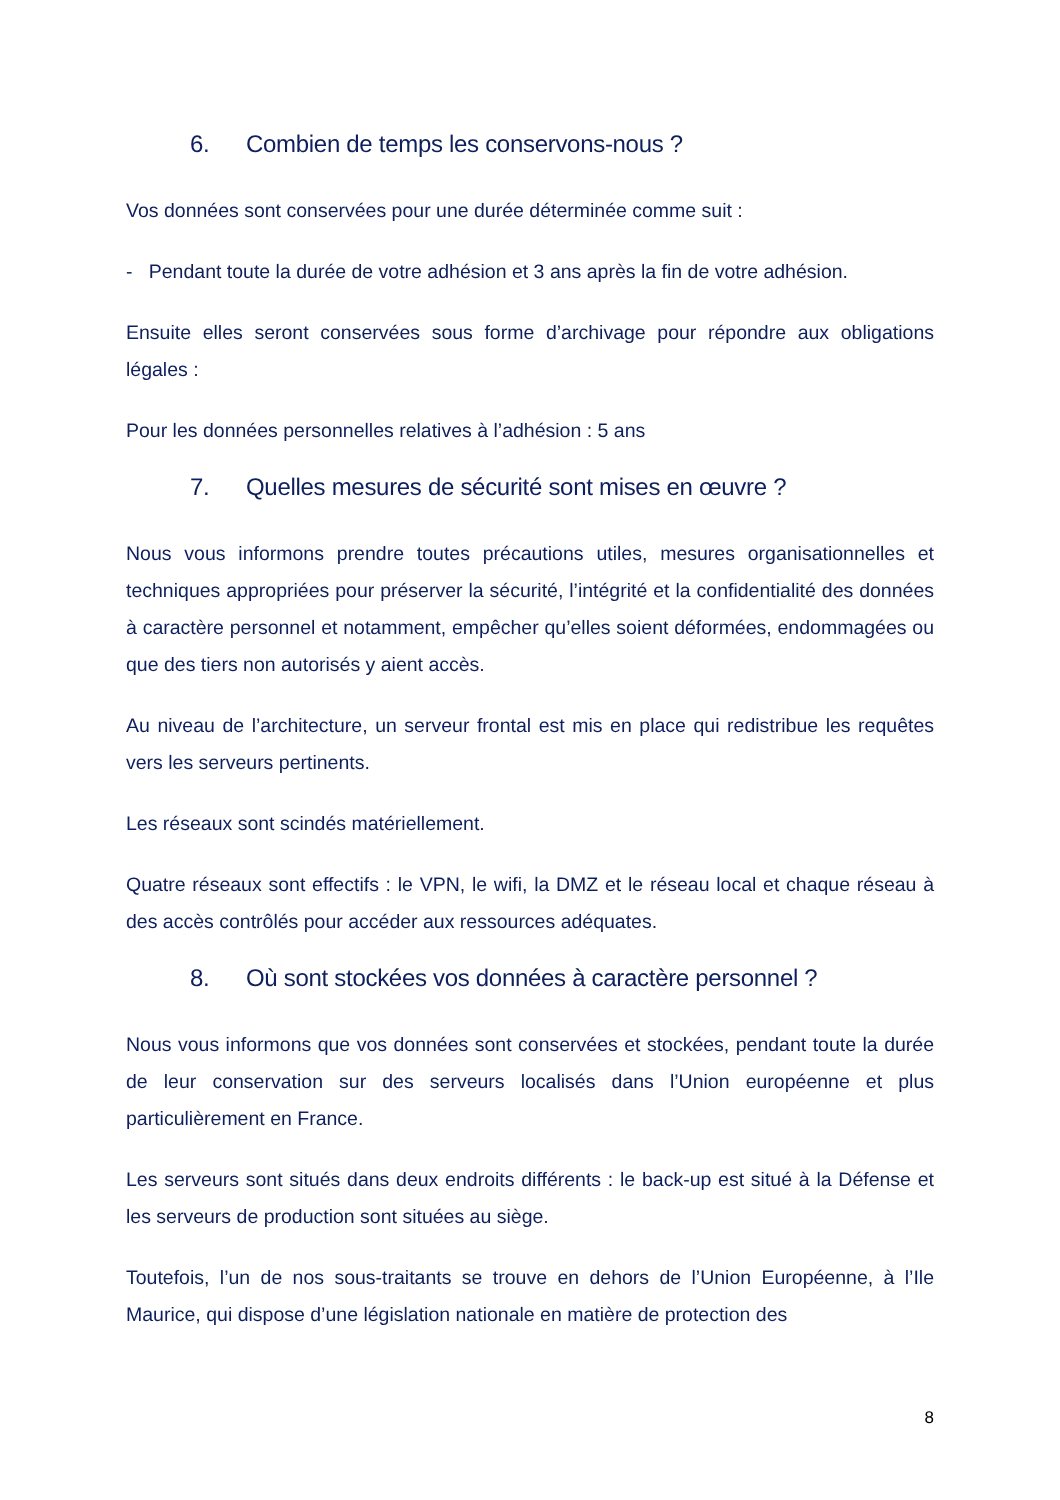6. Combien de temps les conservons-nous ?
Vos données sont conservées pour une durée déterminée comme suit :
- Pendant toute la durée de votre adhésion et 3 ans après la fin de votre adhésion.
Ensuite elles seront conservées sous forme d’archivage pour répondre aux obligations légales :
Pour les données personnelles relatives à l’adhésion : 5 ans
7. Quelles mesures de sécurité sont mises en œuvre ?
Nous vous informons prendre toutes précautions utiles, mesures organisationnelles et techniques appropriées pour préserver la sécurité, l’intégrité et la confidentialité des données à caractère personnel et notamment, empêcher qu’elles soient déformées, endommagées ou que des tiers non autorisés y aient accès.
Au niveau de l’architecture, un serveur frontal est mis en place qui redistribue les requêtes vers les serveurs pertinents.
Les réseaux sont scindés matériellement.
Quatre réseaux sont effectifs : le VPN, le wifi, la DMZ et le réseau local et chaque réseau à des accès contrôlés pour accéder aux ressources adéquates.
8. Où sont stockées vos données à caractère personnel ?
Nous vous informons que vos données sont conservées et stockées, pendant toute la durée de leur conservation sur des serveurs localisés dans l’Union européenne et plus particulièrement en France.
Les serveurs sont situés dans deux endroits différents : le back-up est situé à la Défense et les serveurs de production sont situées au siège.
Toutefois, l’un de nos sous-traitants se trouve en dehors de l’Union Européenne, à l’Ile Maurice, qui dispose d’une législation nationale en matière de protection des
8